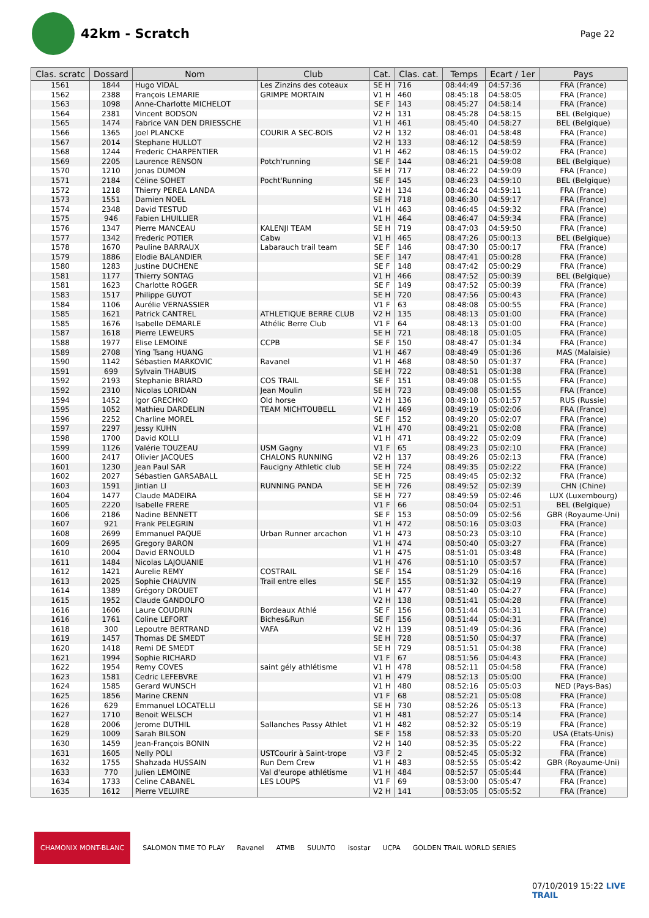42km - Scratch
Page 22
| Clas. scratc | Dossard | Nom | Club | Cat. | Clas. cat. | Temps | Ecart / 1er | Pays |
| --- | --- | --- | --- | --- | --- | --- | --- | --- |
| 1561 | 1844 | Hugo VIDAL | Les Zinzins des coteaux | SE H | 716 | 08:44:49 | 04:57:36 | FRA (France) |
| 1562 | 2388 | François LEMARIE | GRIMPE MORTAIN | V1 H | 460 | 08:45:18 | 04:58:05 | FRA (France) |
| 1563 | 1098 | Anne-Charlotte MICHELOT | | SE F | 143 | 08:45:27 | 04:58:14 | FRA (France) |
| 1564 | 2381 | Vincent BODSON | | V2 H | 131 | 08:45:28 | 04:58:15 | BEL (Belgique) |
| 1565 | 1474 | Fabrice VAN DEN DRIESSCHE | | V1 H | 461 | 08:45:40 | 04:58:27 | BEL (Belgique) |
| 1566 | 1365 | Joel PLANCKE | COURIR A SEC-BOIS | V2 H | 132 | 08:46:01 | 04:58:48 | FRA (France) |
| 1567 | 2014 | Stephane HULLOT | | V2 H | 133 | 08:46:12 | 04:58:59 | FRA (France) |
| 1568 | 1244 | Frederic CHARPENTIER | | V1 H | 462 | 08:46:15 | 04:59:02 | FRA (France) |
| 1569 | 2205 | Laurence RENSON | Potch'running | SE F | 144 | 08:46:21 | 04:59:08 | BEL (Belgique) |
| 1570 | 1210 | Jonas DUMON | | SE H | 717 | 08:46:22 | 04:59:09 | FRA (France) |
| 1571 | 2184 | Céline SOHET | Pocht'Running | SE F | 145 | 08:46:23 | 04:59:10 | BEL (Belgique) |
| 1572 | 1218 | Thierry PEREA LANDA | | V2 H | 134 | 08:46:24 | 04:59:11 | FRA (France) |
| 1573 | 1551 | Damien NOEL | | SE H | 718 | 08:46:30 | 04:59:17 | FRA (France) |
| 1574 | 2348 | David TESTUD | | V1 H | 463 | 08:46:45 | 04:59:32 | FRA (France) |
| 1575 | 946 | Fabien LHUILLIER | | V1 H | 464 | 08:46:47 | 04:59:34 | FRA (France) |
| 1576 | 1347 | Pierre MANCEAU | KALENJI TEAM | SE H | 719 | 08:47:03 | 04:59:50 | FRA (France) |
| 1577 | 1342 | Frederic POTIER | Cabw | V1 H | 465 | 08:47:26 | 05:00:13 | BEL (Belgique) |
| 1578 | 1670 | Pauline BARRAUX | Labarauch trail team | SE F | 146 | 08:47:30 | 05:00:17 | FRA (France) |
| 1579 | 1886 | Elodie BALANDIER | | SE F | 147 | 08:47:41 | 05:00:28 | FRA (France) |
| 1580 | 1283 | Justine DUCHENE | | SE F | 148 | 08:47:42 | 05:00:29 | FRA (France) |
| 1581 | 1177 | Thierry SONTAG | | V1 H | 466 | 08:47:52 | 05:00:39 | BEL (Belgique) |
| 1581 | 1623 | Charlotte ROGER | | SE F | 149 | 08:47:52 | 05:00:39 | FRA (France) |
| 1583 | 1517 | Philippe GUYOT | | SE H | 720 | 08:47:56 | 05:00:43 | FRA (France) |
| 1584 | 1106 | Aurélie VERNASSIER | | V1 F | 63 | 08:48:08 | 05:00:55 | FRA (France) |
| 1585 | 1621 | Patrick CANTREL | ATHLETIQUE BERRE CLUB | V2 H | 135 | 08:48:13 | 05:01:00 | FRA (France) |
| 1585 | 1676 | Isabelle DEMARLE | Athélic Berre Club | V1 F | 64 | 08:48:13 | 05:01:00 | FRA (France) |
| 1587 | 1618 | Pierre LEWEURS | | SE H | 721 | 08:48:18 | 05:01:05 | FRA (France) |
| 1588 | 1977 | Elise LEMOINE | CCPB | SE F | 150 | 08:48:47 | 05:01:34 | FRA (France) |
| 1589 | 2708 | Ying Tsang HUANG | | V1 H | 467 | 08:48:49 | 05:01:36 | MAS (Malaisie) |
| 1590 | 1142 | Sébastien MARKOVIC | Ravanel | V1 H | 468 | 08:48:50 | 05:01:37 | FRA (France) |
| 1591 | 699 | Sylvain THABUIS | | SE H | 722 | 08:48:51 | 05:01:38 | FRA (France) |
| 1592 | 2193 | Stephanie BRIARD | COS TRAIL | SE F | 151 | 08:49:08 | 05:01:55 | FRA (France) |
| 1592 | 2310 | Nicolas LORIDAN | Jean Moulin | SE H | 723 | 08:49:08 | 05:01:55 | FRA (France) |
| 1594 | 1452 | Igor GRECHKO | Old horse | V2 H | 136 | 08:49:10 | 05:01:57 | RUS (Russie) |
| 1595 | 1052 | Mathieu DARDELIN | TEAM MICHTOUBELL | V1 H | 469 | 08:49:19 | 05:02:06 | FRA (France) |
| 1596 | 2252 | Charline MOREL | | SE F | 152 | 08:49:20 | 05:02:07 | FRA (France) |
| 1597 | 2297 | Jessy KUHN | | V1 H | 470 | 08:49:21 | 05:02:08 | FRA (France) |
| 1598 | 1700 | David KOLLI | | V1 H | 471 | 08:49:22 | 05:02:09 | FRA (France) |
| 1599 | 1126 | Valérie TOUZEAU | USM Gagny | V1 F | 65 | 08:49:23 | 05:02:10 | FRA (France) |
| 1600 | 2417 | Olivier JACQUES | CHALONS RUNNING | V2 H | 137 | 08:49:26 | 05:02:13 | FRA (France) |
| 1601 | 1230 | Jean Paul SAR | Faucigny Athletic club | SE H | 724 | 08:49:35 | 05:02:22 | FRA (France) |
| 1602 | 2027 | Sébastien GARSABALL | | SE H | 725 | 08:49:45 | 05:02:32 | FRA (France) |
| 1603 | 1591 | Jintian LI | RUNNING PANDA | SE H | 726 | 08:49:52 | 05:02:39 | CHN (Chine) |
| 1604 | 1477 | Claude MADEIRA | | SE H | 727 | 08:49:59 | 05:02:46 | LUX (Luxembourg) |
| 1605 | 2220 | Isabelle FRERE | | V1 F | 66 | 08:50:04 | 05:02:51 | BEL (Belgique) |
| 1606 | 2186 | Nadine BENNETT | | SE F | 153 | 08:50:09 | 05:02:56 | GBR (Royaume-Uni) |
| 1607 | 921 | Frank PELEGRIN | | V1 H | 472 | 08:50:16 | 05:03:03 | FRA (France) |
| 1608 | 2699 | Emmanuel PAQUE | Urban Runner arcachon | V1 H | 473 | 08:50:23 | 05:03:10 | FRA (France) |
| 1609 | 2695 | Gregory BARON | | V1 H | 474 | 08:50:40 | 05:03:27 | FRA (France) |
| 1610 | 2004 | David ERNOULD | | V1 H | 475 | 08:51:01 | 05:03:48 | FRA (France) |
| 1611 | 1484 | Nicolas LAJOUANIE | | V1 H | 476 | 08:51:10 | 05:03:57 | FRA (France) |
| 1612 | 1421 | Aurelie REMY | COSTRAIL | SE F | 154 | 08:51:29 | 05:04:16 | FRA (France) |
| 1613 | 2025 | Sophie CHAUVIN | Trail entre elles | SE F | 155 | 08:51:32 | 05:04:19 | FRA (France) |
| 1614 | 1389 | Grégory DROUET | | V1 H | 477 | 08:51:40 | 05:04:27 | FRA (France) |
| 1615 | 1952 | Claude GANDOLFO | | V2 H | 138 | 08:51:41 | 05:04:28 | FRA (France) |
| 1616 | 1606 | Laure COUDRIN | Bordeaux Athlé | SE F | 156 | 08:51:44 | 05:04:31 | FRA (France) |
| 1616 | 1761 | Coline LEFORT | Biches&Run | SE F | 156 | 08:51:44 | 05:04:31 | FRA (France) |
| 1618 | 300 | Lepoutre BERTRAND | VAFA | V2 H | 139 | 08:51:49 | 05:04:36 | FRA (France) |
| 1619 | 1457 | Thomas DE SMEDT | | SE H | 728 | 08:51:50 | 05:04:37 | FRA (France) |
| 1620 | 1418 | Remi DE SMEDT | | SE H | 729 | 08:51:51 | 05:04:38 | FRA (France) |
| 1621 | 1994 | Sophie RICHARD | | V1 F | 67 | 08:51:56 | 05:04:43 | FRA (France) |
| 1622 | 1954 | Remy COVES | saint gély athlétisme | V1 H | 478 | 08:52:11 | 05:04:58 | FRA (France) |
| 1623 | 1581 | Cedric LEFEBVRE | | V1 H | 479 | 08:52:13 | 05:05:00 | FRA (France) |
| 1624 | 1585 | Gerard WUNSCH | | V1 H | 480 | 08:52:16 | 05:05:03 | NED (Pays-Bas) |
| 1625 | 1856 | Marine CRENN | | V1 F | 68 | 08:52:21 | 05:05:08 | FRA (France) |
| 1626 | 629 | Emmanuel LOCATELLI | | SE H | 730 | 08:52:26 | 05:05:13 | FRA (France) |
| 1627 | 1710 | Benoit WELSCH | | V1 H | 481 | 08:52:27 | 05:05:14 | FRA (France) |
| 1628 | 2006 | Jerome DUTHIL | Sallanches Passy Athlet | V1 H | 482 | 08:52:32 | 05:05:19 | FRA (France) |
| 1629 | 1009 | Sarah BILSON | | SE F | 158 | 08:52:33 | 05:05:20 | USA (Etats-Unis) |
| 1630 | 1459 | Jean-François BONIN | | V2 H | 140 | 08:52:35 | 05:05:22 | FRA (France) |
| 1631 | 1605 | Nelly POLI | USTCourir à Saint-trope | V3 F | 2 | 08:52:45 | 05:05:32 | FRA (France) |
| 1632 | 1755 | Shahzada HUSSAIN | Run Dem Crew | V1 H | 483 | 08:52:55 | 05:05:42 | GBR (Royaume-Uni) |
| 1633 | 770 | Julien LEMOINE | Val d'europe athlétisme | V1 H | 484 | 08:52:57 | 05:05:44 | FRA (France) |
| 1634 | 1733 | Celine CABANEL | LES LOUPS | V1 F | 69 | 08:53:00 | 05:05:47 | FRA (France) |
| 1635 | 1612 | Pierre VELUIRE | | V2 H | 141 | 08:53:05 | 05:05:52 | FRA (France) |
CHAMONIX MONT-BLANC SALOMON TIME TO PLAY Ravanel ATMB SUUNTO isostar UCPA GOLDEN TRAIL WORLD SERIES
07/10/2019 15:22 LIVE TRAIL